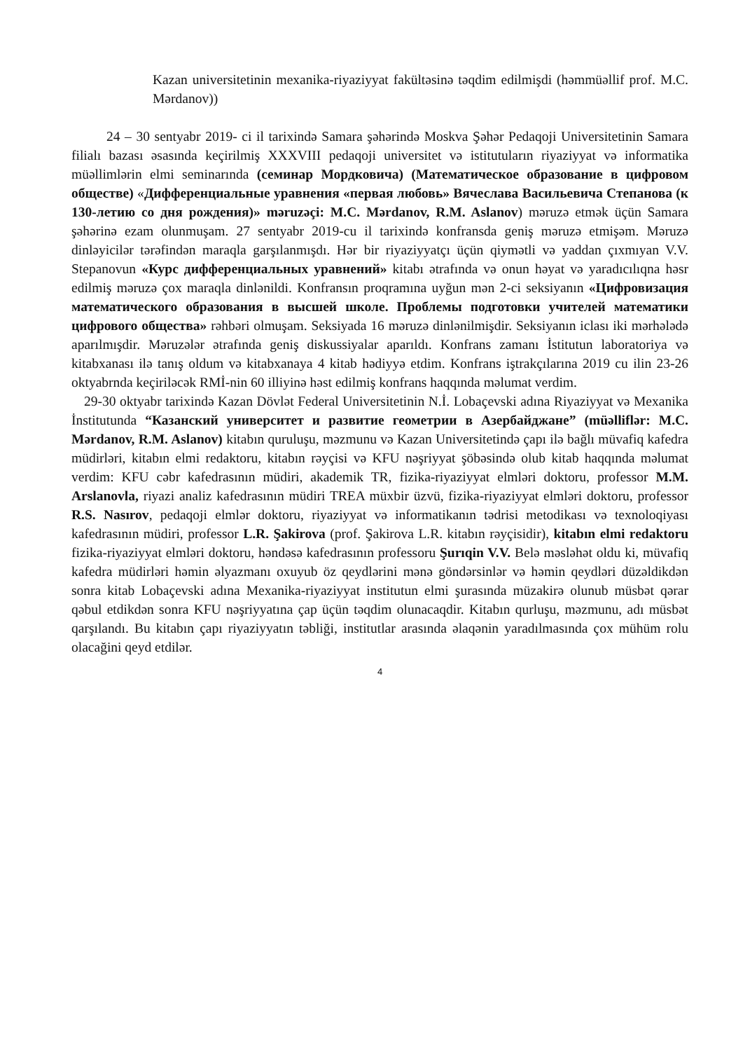Kazan universitetinin mexanika-riyaziyyat fakültəsinə təqdim edilmişdi (həmmüəllif prof. M.C. Mərdanov))
24 – 30 sentyabr 2019- ci il tarixində Samara şəhərində Moskva Şəhər Pedaqoji Universitetinin Samara filialı bazası əsasında keçirilmiş XXXVIII pedaqoji universitet və istitutuların riyaziyyat və informatika müəllimlərin elmi seminarında (семинар Мордковича) (Математическое образование в цифровом обществе) «Дифференциальные уравнения «первая любовь» Вячеслава Васильевича Степанова (к 130-летию со дня рождения)» məruzəçi: M.C. Mərdanov, R.M. Aslanov) məruzə etmək üçün Samara şəhərinə ezam olunmuşam. 27 sentyabr 2019-cu il tarixində konfransda geniş məruzə etmişəm. Məruzə dinləyicilər tərəfindən maraqla garşılanmışdı. Hər bir riyaziyyatçı üçün qiymətli və yaddan çıxmıyan V.V. Stepanovun «Курс дифференциальных уравнений» kitabı ətrafında və onun həyat və yaradıcılıqna həsr edilmiş məruzə çox maraqla dinlənildi. Konfransın proqramına uyğun mən 2-ci seksiyanın «Цифровизация математического образования в высшей школе. Проблемы подготовки учителей математики цифрового общества» rəhbəri olmuşam. Seksiyada 16 məruzə dinlənilmişdir. Seksiyanın iclası iki mərhələdə aparılmışdir. Məruzələr ətrafında geniş diskussiyalar aparıldı. Konfrans zamanı İstitutun laboratoriya və kitabxanası ilə tanış oldum və kitabxanaya 4 kitab hədiyyə etdim. Konfrans iştrakçılarına 2019 cu ilin 23-26 oktyabrnda keçiriləcək RMİ-nin 60 illiyinə həst edilmiş konfrans haqqında məlumat verdim.
29-30 oktyabr tarixində Kazan Dövlət Federal Universitetinin N.İ. Lobaçevski adına Riyaziyyat və Mexanika İnstitutunda “Казанский университет и развитие геометрии в Азербайджане” (müəlliflər: M.C. Mərdanov, R.M. Aslanov) kitabın quruluşu, məzmunu və Kazan Universitetində çapı ilə bağlı müvafiq kafedra müdirləri, kitabın elmi redaktoru, kitabın rəyçisi və KFU nəşriyyat şöbəsində olub kitab haqqında məlumat verdim: KFU cəbr kafedrasının müdiri, akademik TR, fizika-riyaziyyat elmləri doktoru, professor M.M. Arslanovla, riyazi analiz kafedrasının müdiri TREA müxbir üzvü, fizika-riyaziyyat elmləri doktoru, professor R.S. Nasırov, pedaqoji elmlər doktoru, riyaziyyat və informatikanın tədrisi metodikası və texnoloqiyası kafedrasının müdiri, professor L.R. Şakirova (prof. Şakirova L.R. kitabın rəyçisidir), kitabın elmi redaktoru fizika-riyaziyyat elmləri doktoru, həndəsə kafedrasının professoru Şurıqin V.V. Belə məsləhət oldu ki, müvafiq kafedra müdirləri həmin əlyazmanı oxuyub öz qeydlərini mənə göndərsinlər və həmin qeydləri düzəldikdən sonra kitab Lobaçevski adına Mexanika-riyaziyyat institutun elmi şurasında müzakirə olunub müsbət qərar qəbul etdikdən sonra KFU nəşriyyatına çap üçün təqdim olunacaqdir. Kitabın qurluşu, məzmunu, adı müsbət qarşılandı. Bu kitabın çapı riyaziyyatın təbliği, institutlar arasında əlaqənin yaradılmasında çox mühüm rolu olacağini qeyd etdilər.
4